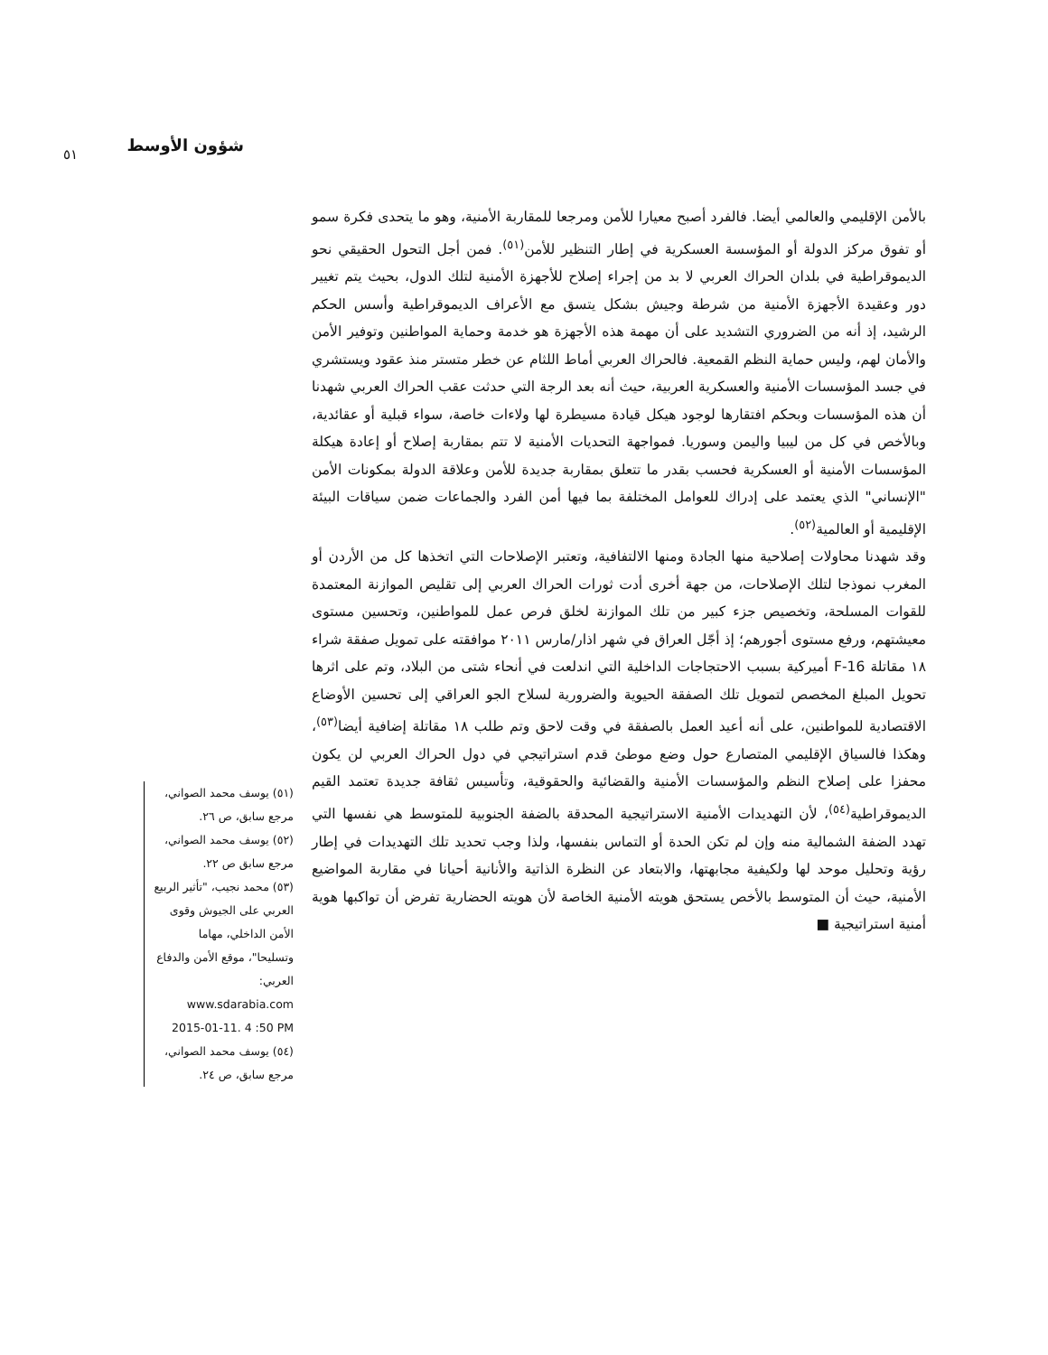شؤون الأوسط ٥١
بالأمن الإقليمي والعالمي أيضا. فالفرد أصبح معيارا للأمن ومرجعا للمقاربة الأمنية، وهو ما يتحدى فكرة سمو أو تفوق مركز الدولة أو المؤسسة العسكرية في إطار التنظير للأمن<sup>(٥١)</sup>. فمن أجل التحول الحقيقي نحو الديموقراطية في بلدان الحراك العربي لا بد من إجراء إصلاح للأجهزة الأمنية لتلك الدول، بحيث يتم تغيير دور وعقيدة الأجهزة الأمنية من شرطة وجيش بشكل يتسق مع الأعراف الديموقراطية وأسس الحكم الرشيد، إذ أنه من الضروري التشديد على أن مهمة هذه الأجهزة هو خدمة وحماية المواطنين وتوفير الأمن والأمان لهم، وليس حماية النظم القمعية. فالحراك العربي أماط اللثام عن خطر متستر منذ عقود ويستشري في جسد المؤسسات الأمنية والعسكرية العربية، حيث أنه بعد الرجة التي حدثت عقب الحراك العربي شهدنا أن هذه المؤسسات وبحكم افتقارها لوجود هيكل قيادة مسيطرة لها ولاءات خاصة، سواء قبلية أو عقائدية، وبالأخص في كل من ليبيا واليمن وسوريا. فمواجهة التحديات الأمنية لا تتم بمقاربة إصلاح أو إعادة هيكلة المؤسسات الأمنية أو العسكرية فحسب بقدر ما تتعلق بمقاربة جديدة للأمن وعلاقة الدولة بمكونات الأمن "الإنساني" الذي يعتمد على إدراك للعوامل المختلفة بما فيها أمن الفرد والجماعات ضمن سياقات البيئة الإقليمية أو العالمية<sup>(٥٢)</sup>.
وقد شهدنا محاولات إصلاحية منها الجادة ومنها الالتفافية، وتعتبر الإصلاحات التي اتخذها كل من الأردن أو المغرب نموذجا لتلك الإصلاحات، من جهة أخرى أدت ثورات الحراك العربي إلى تقليص الموازنة المعتمدة للقوات المسلحة، وتخصيص جزء كبير من تلك الموازنة لخلق فرص عمل للمواطنين، وتحسين مستوى معيشتهم، ورفع مستوى أجورهم؛ إذ أجّل العراق في شهر اذار/مارس ٢٠١١ موافقته على تمويل صفقة شراء ١٨ مقاتلة F-16 أميركية بسبب الاحتجاجات الداخلية التي اندلعت في أنحاء شتى من البلاد، وتم على اثرها تحويل المبلغ المخصص لتمويل تلك الصفقة الحيوية والضرورية لسلاح الجو العراقي إلى تحسين الأوضاع الاقتصادية للمواطنين، على أنه أعيد العمل بالصفقة في وقت لاحق وتم طلب ١٨ مقاتلة إضافية أيضا<sup>(٥٣)</sup>، وهكذا فالسياق الإقليمي المتصارع حول وضع موطئ قدم استراتيجي في دول الحراك العربي لن يكون محفزا على إصلاح النظم والمؤسسات الأمنية والقضائية والحقوقية، وتأسيس ثقافة جديدة تعتمد القيم الديموقراطية<sup>(٥٤)</sup>، لأن التهديدات الأمنية الاستراتيجية المحدقة بالضفة الجنوبية للمتوسط هي نفسها التي تهدد الضفة الشمالية منه وإن لم تكن الحدة أو التماس بنفسها، ولذا وجب تحديد تلك التهديدات في إطار رؤية وتحليل موحد لها ولكيفية مجابهتها، والابتعاد عن النظرة الذاتية والأنانية أحيانا في مقاربة المواضيع الأمنية، حيث أن المتوسط بالأخص يستحق هويته الأمنية الخاصة لأن هويته الحضارية تفرض أن تواكبها هوية أمنية استراتيجية ■
(٥١) يوسف محمد الصواني، مرجع سابق، ص ٢٦.
(٥٢) يوسف محمد الصواني، مرجع سابق ص ٢٢.
(٥٣) محمد نجيب، "تأثير الربيع العربي على الجيوش وقوى الأمن الداخلي، مهاما وتسليحا"، موقع الأمن والدفاع العربي: www.sdarabia.com 2015-01-11. 4 :50 PM
(٥٤) يوسف محمد الصواني، مرجع سابق، ص ٢٤.